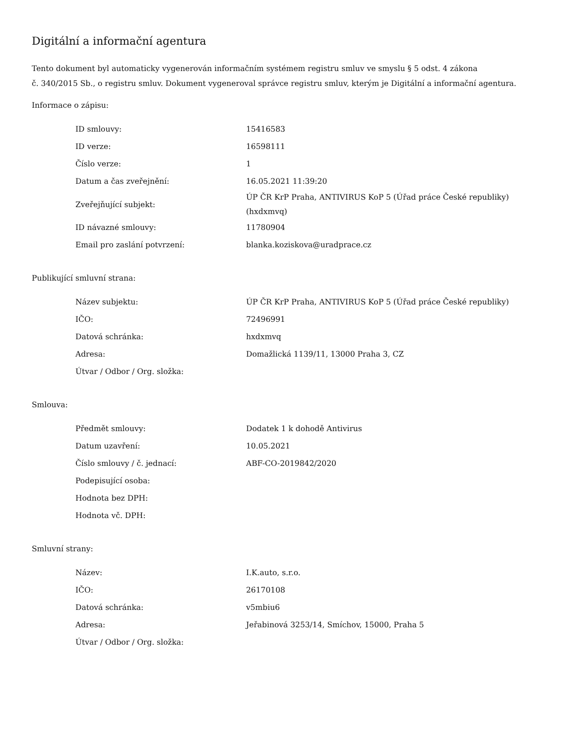Digitální a informační agentura
Tento dokument byl automaticky vygenerován informačním systémem registru smluv ve smyslu § 5 odst. 4 zákona
č. 340/2015 Sb., o registru smluv. Dokument vygeneroval správce registru smluv, kterým je Digitální a informační agentura.
Informace o zápisu:
| ID smlouvy: | 15416583 |
| ID verze: | 16598111 |
| Číslo verze: | 1 |
| Datum a čas zveřejnění: | 16.05.2021 11:39:20 |
| Zveřejňující subjekt: | ÚP ČR KrP Praha, ANTIVIRUS KoP 5 (Úřad práce České republiky) (hxdxmvq) |
| ID návazné smlouvy: | 11780904 |
| Email pro zaslání potvrzení: | blanka.koziskova@uradprace.cz |
Publikující smluvní strana:
| Název subjektu: | ÚP ČR KrP Praha, ANTIVIRUS KoP 5 (Úřad práce České republiky) |
| IČO: | 72496991 |
| Datová schránka: | hxdxmvq |
| Adresa: | Domažlická 1139/11, 13000 Praha 3, CZ |
| Útvar / Odbor / Org. složka: | |
Smlouva:
| Předmět smlouvy: | Dodatek 1 k dohodě Antivirus |
| Datum uzavření: | 10.05.2021 |
| Číslo smlouvy / č. jednací: | ABF-CO-2019842/2020 |
| Podepisující osoba: | |
| Hodnota bez DPH: | |
| Hodnota vč. DPH: | |
Smluvní strany:
| Název: | I.K.auto, s.r.o. |
| IČO: | 26170108 |
| Datová schránka: | v5mbiu6 |
| Adresa: | Jeřabinová 3253/14, Smíchov, 15000, Praha 5 |
| Útvar / Odbor / Org. složka: | |